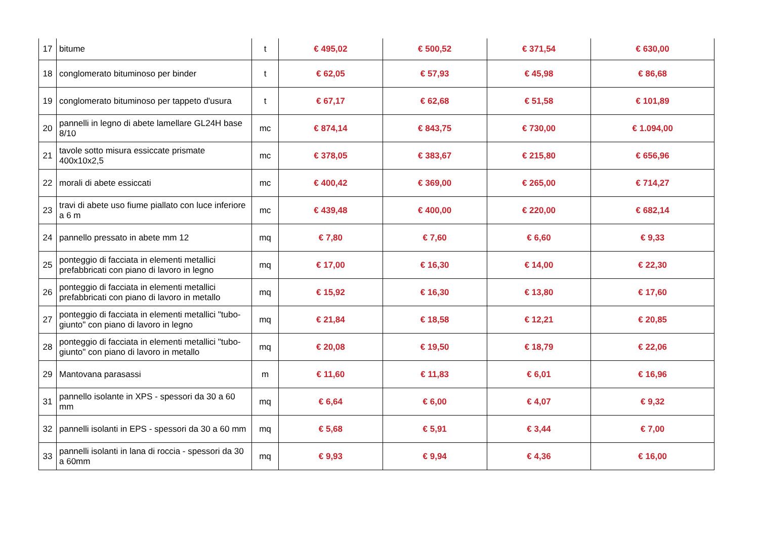| 17 | bitume | t | € 495,02 | € 500,52 | € 371,54 | € 630,00 |
| 18 | conglomerato bituminoso per binder | t | € 62,05 | € 57,93 | € 45,98 | € 86,68 |
| 19 | conglomerato bituminoso per tappeto d'usura | t | € 67,17 | € 62,68 | € 51,58 | € 101,89 |
| 20 | pannelli in legno di abete lamellare GL24H base 8/10 | mc | € 874,14 | € 843,75 | € 730,00 | € 1.094,00 |
| 21 | tavole sotto misura essiccate prismate 400x10x2,5 | mc | € 378,05 | € 383,67 | € 215,80 | € 656,96 |
| 22 | morali di abete essiccati | mc | € 400,42 | € 369,00 | € 265,00 | € 714,27 |
| 23 | travi di abete uso fiume piallato con luce inferiore a 6 m | mc | € 439,48 | € 400,00 | € 220,00 | € 682,14 |
| 24 | pannello pressato in abete mm 12 | mq | € 7,80 | € 7,60 | € 6,60 | € 9,33 |
| 25 | ponteggio di facciata in elementi metallici prefabbricati con piano di lavoro in legno | mq | € 17,00 | € 16,30 | € 14,00 | € 22,30 |
| 26 | ponteggio di facciata in elementi metallici prefabbricati con piano di lavoro in metallo | mq | € 15,92 | € 16,30 | € 13,80 | € 17,60 |
| 27 | ponteggio di facciata in elementi metallici "tubo-giunto" con piano di lavoro in legno | mq | € 21,84 | € 18,58 | € 12,21 | € 20,85 |
| 28 | ponteggio di facciata in elementi metallici "tubo-giunto" con piano di lavoro in metallo | mq | € 20,08 | € 19,50 | € 18,79 | € 22,06 |
| 29 | Mantovana parasassi | m | € 11,60 | € 11,83 | € 6,01 | € 16,96 |
| 31 | pannello isolante in XPS - spessori da 30 a 60 mm | mq | € 6,64 | € 6,00 | € 4,07 | € 9,32 |
| 32 | pannelli isolanti in EPS - spessori da 30 a 60 mm | mq | € 5,68 | € 5,91 | € 3,44 | € 7,00 |
| 33 | pannelli isolanti in lana di roccia - spessori da 30 a 60mm | mq | € 9,93 | € 9,94 | € 4,36 | € 16,00 |